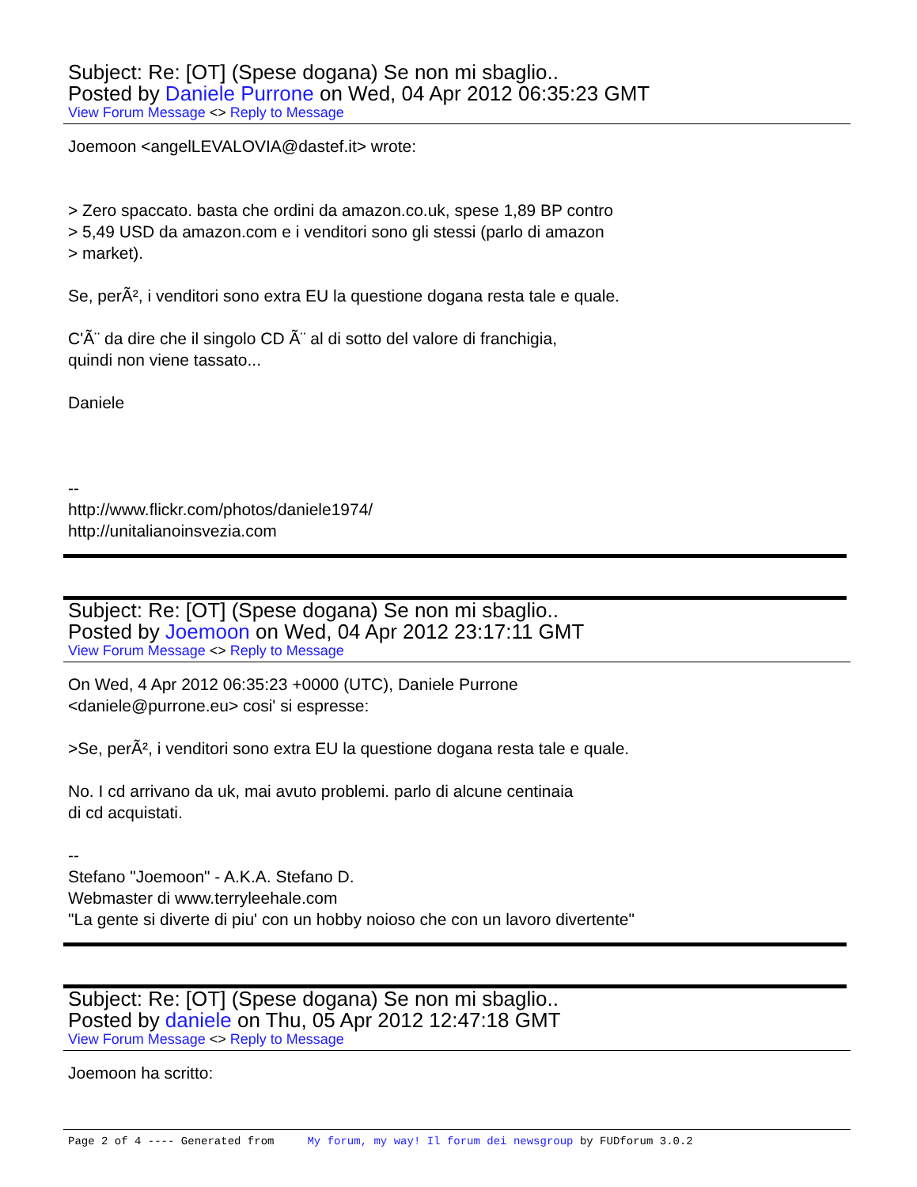Subject: Re: [OT] (Spese dogana) Se non mi sbaglio..
Posted by Daniele Purrone on Wed, 04 Apr 2012 06:35:23 GMT
View Forum Message <> Reply to Message
Joemoon <angelLEVALOVIA@dastef.it> wrote: > Zero spaccato. basta che ordini da amazon.co.uk, spese 1,89 BP contro > 5,49 USD da amazon.com e i venditori sono gli stessi (parlo di amazon > market). Se, perÃ², i venditori sono extra EU la questione dogana resta tale e quale. C'Ã¨ da dire che il singolo CD Ã¨ al di sotto del valore di franchigia, quindi non viene tassato... Daniele -- http://www.flickr.com/photos/daniele1974/ http://unitalianoinsvezia.com
Subject: Re: [OT] (Spese dogana) Se non mi sbaglio..
Posted by Joemoon on Wed, 04 Apr 2012 23:17:11 GMT
View Forum Message <> Reply to Message
On Wed, 4 Apr 2012 06:35:23 +0000 (UTC), Daniele Purrone <daniele@purrone.eu> cosi' si espresse: >Se, perÃ², i venditori sono extra EU la questione dogana resta tale e quale. No. I cd arrivano da uk, mai avuto problemi. parlo di alcune centinaia di cd acquistati. -- Stefano "Joemoon" - A.K.A. Stefano D. Webmaster di www.terryleehale.com "La gente si diverte di piu' con un hobby noioso che con un lavoro divertente"
Subject: Re: [OT] (Spese dogana) Se non mi sbaglio..
Posted by daniele on Thu, 05 Apr 2012 12:47:18 GMT
View Forum Message <> Reply to Message
Joemoon ha scritto:
Page 2 of 4 ---- Generated from My forum, my way! Il forum dei newsgroup by FUDforum 3.0.2